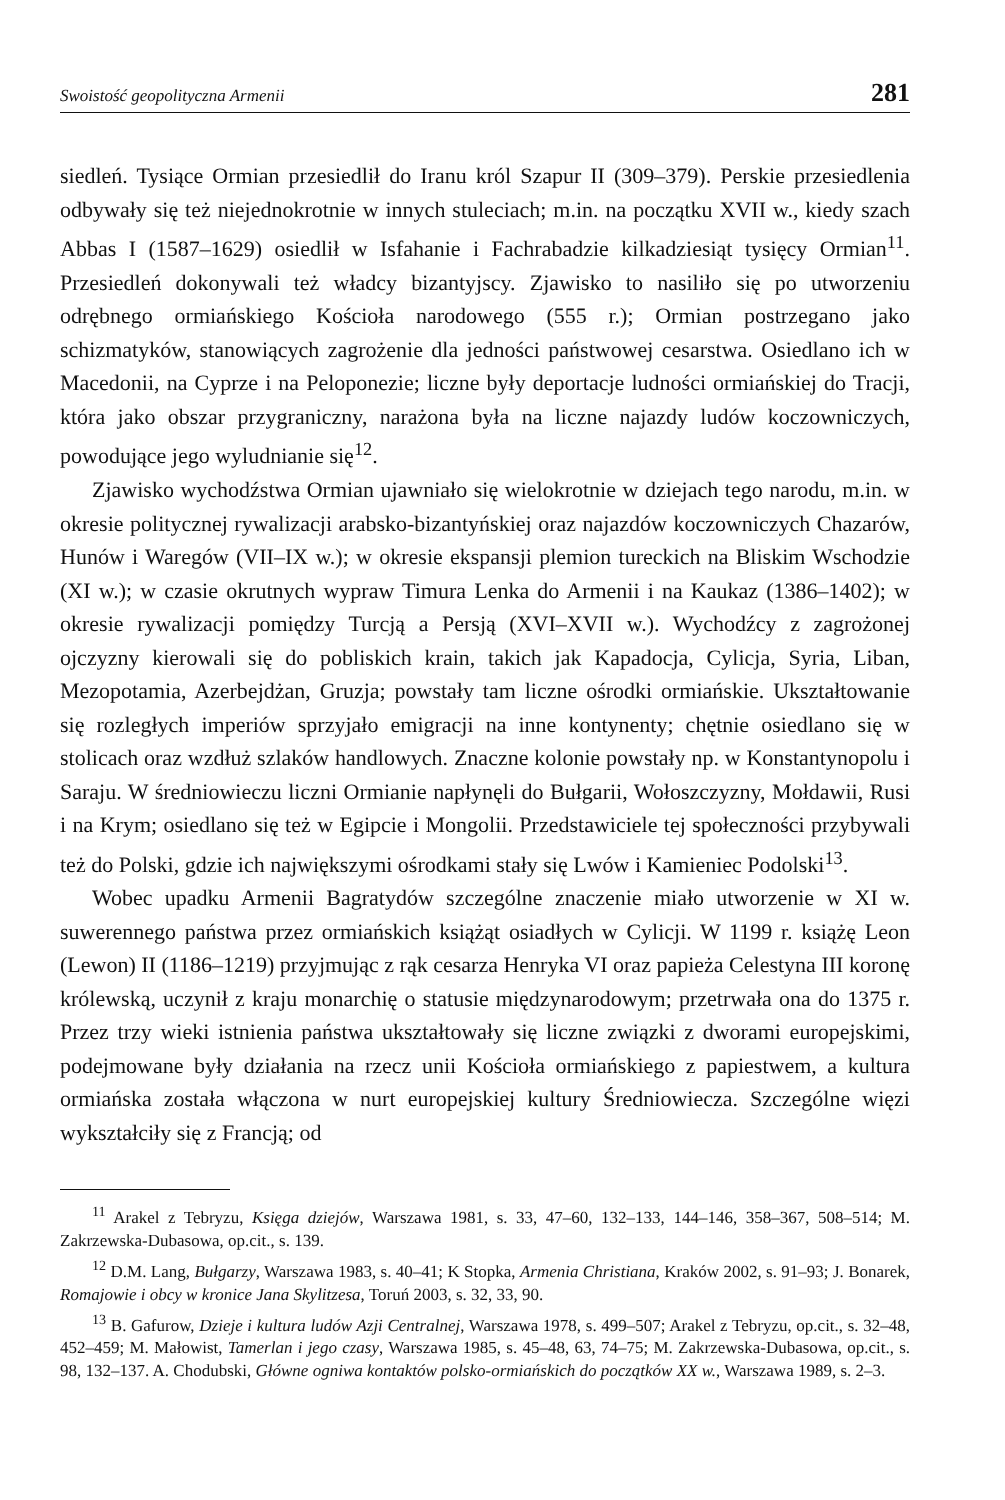Swoistość geopolityczna Armenii 281
siedleń. Tysiące Ormian przesiedlił do Iranu król Szapur II (309–379). Perskie przesiedlenia odbywały się też niejednokrotnie w innych stuleciach; m.in. na początku XVII w., kiedy szach Abbas I (1587–1629) osiedlił w Isfahanie i Fachrabadzie kilkadziesiąt tysięcy Ormian<sup>11</sup>. Przesiedleń dokonywali też władcy bizantyjscy. Zjawisko to nasiliło się po utworzeniu odrębnego ormiańskiego Kościoła narodowego (555 r.); Ormian postrzegano jako schizmatyków, stanowiących zagrożenie dla jedności państwowej cesarstwa. Osiedlano ich w Macedonii, na Cyprze i na Peloponezie; liczne były deportacje ludności ormiańskiej do Tracji, która jako obszar przygraniczny, narażona była na liczne najazdy ludów koczowniczych, powodujące jego wyludnianie się<sup>12</sup>.
Zjawisko wychodźstwa Ormian ujawniało się wielokrotnie w dziejach tego narodu, m.in. w okresie politycznej rywalizacji arabsko-bizantyńskiej oraz najazdów koczowniczych Chazarów, Hunów i Waregów (VII–IX w.); w okresie ekspansji plemion tureckich na Bliskim Wschodzie (XI w.); w czasie okrutnych wypraw Timura Lenka do Armenii i na Kaukaz (1386–1402); w okresie rywalizacji pomiędzy Turcją a Persją (XVI–XVII w.). Wychodźcy z zagrożonej ojczyzny kierowali się do pobliskich krain, takich jak Kapadocja, Cylicja, Syria, Liban, Mezopotamia, Azerbejdżan, Gruzja; powstały tam liczne ośrodki ormiańskie. Ukształtowanie się rozległych imperiów sprzyjało emigracji na inne kontynenty; chętnie osiedlano się w stolicach oraz wzdłuż szlaków handlowych. Znaczne kolonie powstały np. w Konstantynopolu i Saraju. W średniowieczu liczni Ormianie napłynęli do Bułgarii, Wołoszczyzny, Mołdawii, Rusi i na Krym; osiedlano się też w Egipcie i Mongolii. Przedstawiciele tej społeczności przybywali też do Polski, gdzie ich największymi ośrodkami stały się Lwów i Kamieniec Podolski<sup>13</sup>.
Wobec upadku Armenii Bagratydów szczególne znaczenie miało utworzenie w XI w. suwerennego państwa przez ormiańskich książąt osiadłych w Cylicji. W 1199 r. książę Leon (Lewon) II (1186–1219) przyjmując z rąk cesarza Henryka VI oraz papieża Celestyna III koronę królewską, uczynił z kraju monarchię o statusie międzynarodowym; przetrwała ona do 1375 r. Przez trzy wieki istnienia państwa ukształtowały się liczne związki z dworami europejskimi, podejmowane były działania na rzecz unii Kościoła ormiańskiego z papiestwem, a kultura ormiańska została włączona w nurt europejskiej kultury Średniowiecza. Szczególne więzi wykształciły się z Francją; od
<sup>11</sup> Arakel z Tebryzu, Księga dziejów, Warszawa 1981, s. 33, 47–60, 132–133, 144–146, 358–367, 508–514; M. Zakrzewska-Dubasowa, op.cit., s. 139.
<sup>12</sup> D.M. Lang, Bułgarzy, Warszawa 1983, s. 40–41; K Stopka, Armenia Christiana, Kraków 2002, s. 91–93; J. Bonarek, Romajowie i obcy w kronice Jana Skylitzesa, Toruń 2003, s. 32, 33, 90.
<sup>13</sup> B. Gafurow, Dzieje i kultura ludów Azji Centralnej, Warszawa 1978, s. 499–507; Arakel z Tebryzu, op.cit., s. 32–48, 452–459; M. Małowist, Tamerlan i jego czasy, Warszawa 1985, s. 45–48, 63, 74–75; M. Zakrzewska-Dubasowa, op.cit., s. 98, 132–137. A. Chodubski, Główne ogniwa kontaktów polsko-ormiańskich do początków XX w., Warszawa 1989, s. 2–3.